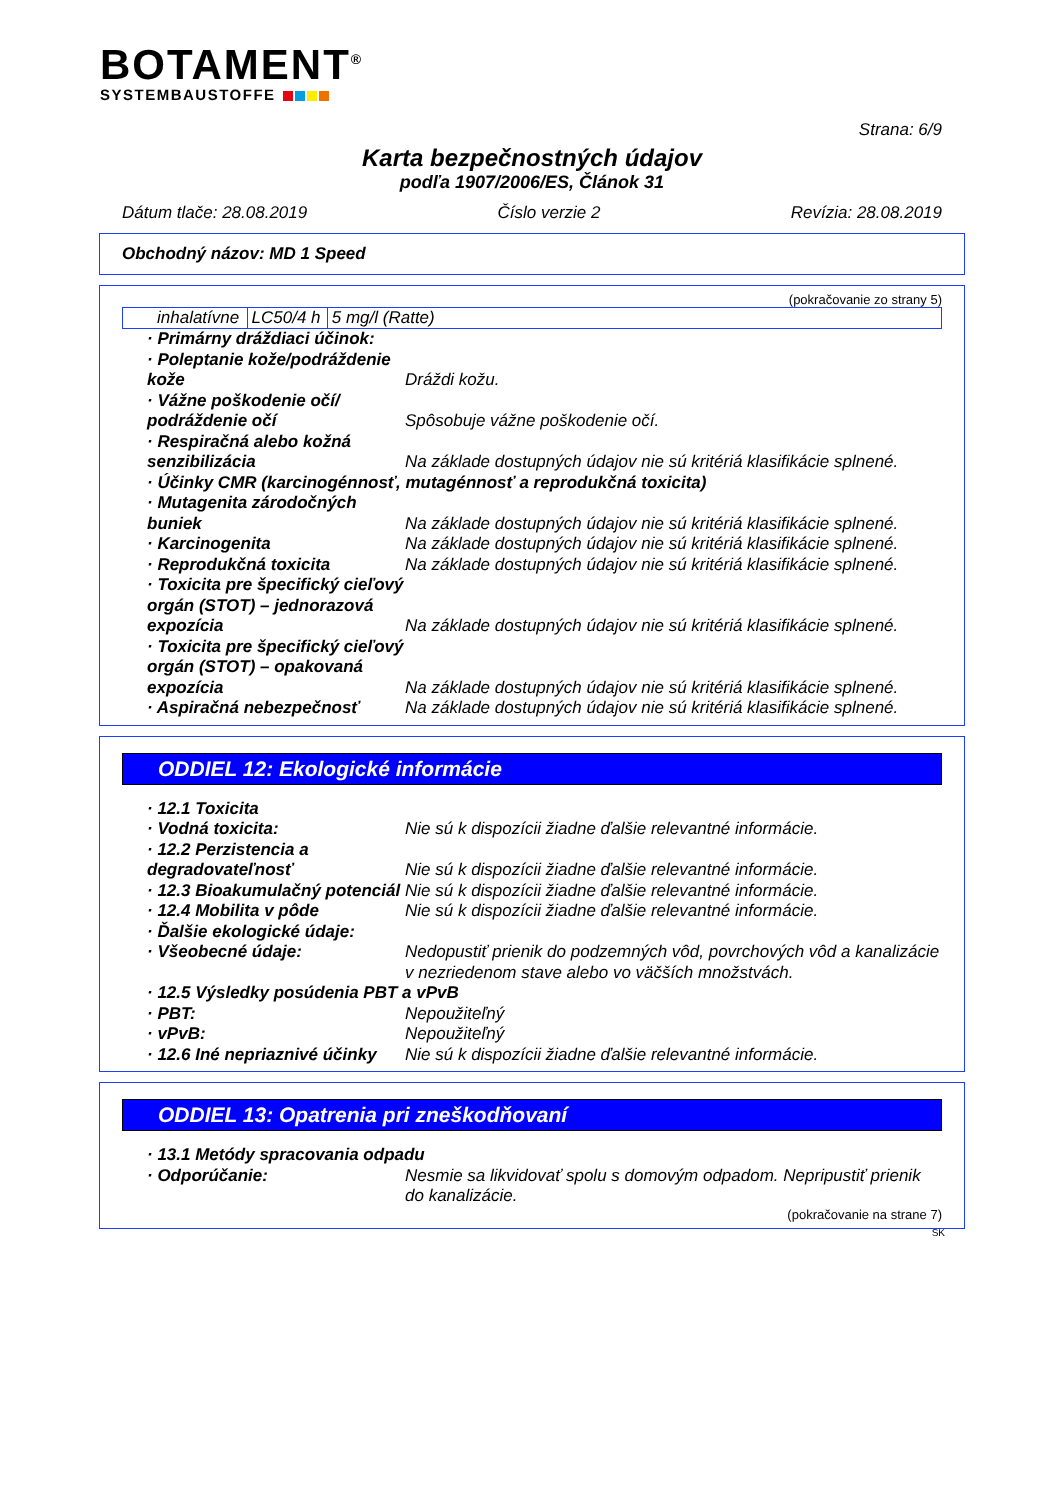BOTAMENT<sup>®</sup>
SYSTEMBAUSTOFFE
Strana: 6/9
Karta bezpečnostných údajov
podľa 1907/2006/ES, Článok 31
Dátum tlače: 28.08.2019 Číslo verzie 2 Revízia: 28.08.2019
Obchodný názov: MD 1 Speed
(pokračovanie zo strany 5)
| inhalatívne | LC50/4 h | 5 mg/l (Ratte) |
| · Primárny dráždiaci účinok: | |
| · Poleptanie kože/podráždenie kože | Dráždi kožu. |
| · Vážne poškodenie očí/ podráždenie očí | Spôsobuje vážne poškodenie očí. |
| · Respiračná alebo kožná senzibilizácia | Na základe dostupných údajov nie sú kritériá klasifikácie splnené. |
| · Účinky CMR (karcinogénnosť, mutagénnosť a reprodukčná toxicita) | |
| · Mutagenita zárodočných buniek | Na základe dostupných údajov nie sú kritériá klasifikácie splnené. |
| · Karcinogenita | Na základe dostupných údajov nie sú kritériá klasifikácie splnené. |
| · Reprodukčná toxicita | Na základe dostupných údajov nie sú kritériá klasifikácie splnené. |
| · Toxicita pre špecifický cieľový orgán (STOT) – jednorazová expozícia | Na základe dostupných údajov nie sú kritériá klasifikácie splnené. |
| · Toxicita pre špecifický cieľový orgán (STOT) – opakovaná expozícia | Na základe dostupných údajov nie sú kritériá klasifikácie splnené. |
| · Aspiračná nebezpečnosť | Na základe dostupných údajov nie sú kritériá klasifikácie splnené. |
ODDIEL 12: Ekologické informácie
| · 12.1 Toxicita | |
| · Vodná toxicita: | Nie sú k dispozícii žiadne ďalšie relevantné informácie. |
| · 12.2 Perzistencia a degradovateľnosť | Nie sú k dispozícii žiadne ďalšie relevantné informácie. |
| · 12.3 Bioakumulačný potenciál | Nie sú k dispozícii žiadne ďalšie relevantné informácie. |
| · 12.4 Mobilita v pôde | Nie sú k dispozícii žiadne ďalšie relevantné informácie. |
| · Ďalšie ekologické údaje: | |
| · Všeobecné údaje: | Nedopustiť prienik do podzemných vôd, povrchových vôd a kanalizácie v nezriedenom stave alebo vo väčších množstvách. |
| · 12.5 Výsledky posúdenia PBT a vPvB | |
| · PBT: | Nepoužiteľný |
| · vPvB: | Nepoužiteľný |
| · 12.6 Iné nepriaznivé účinky | Nie sú k dispozícii žiadne ďalšie relevantné informácie. |
ODDIEL 13: Opatrenia pri zneškodňovaní
| · 13.1 Metódy spracovania odpadu | |
| · Odporúčanie: | Nesmie sa likvidovať spolu s domovým odpadom. Nepripustiť prienik do kanalizácie. |
(pokračovanie na strane 7)
SK